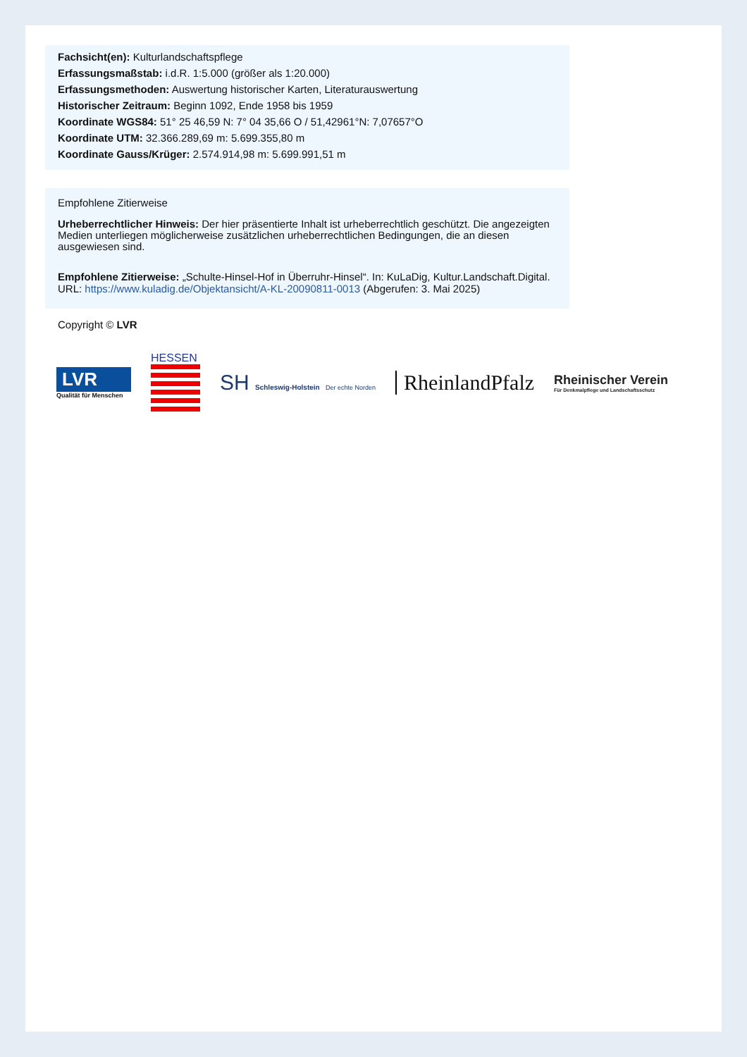Fachsicht(en): Kulturlandschaftspflege
Erfassungsmaßstab: i.d.R. 1:5.000 (größer als 1:20.000)
Erfassungsmethoden: Auswertung historischer Karten, Literaturauswertung
Historischer Zeitraum: Beginn 1092, Ende 1958 bis 1959
Koordinate WGS84: 51° 25 46,59 N: 7° 04 35,66 O / 51,42961°N: 7,07657°O
Koordinate UTM: 32.366.289,69 m: 5.699.355,80 m
Koordinate Gauss/Krüger: 2.574.914,98 m: 5.699.991,51 m
Empfohlene Zitierweise
Urheberrechtlicher Hinweis: Der hier präsentierte Inhalt ist urheberrechtlich geschützt. Die angezeigten Medien unterliegen möglicherweise zusätzlichen urheberrechtlichen Bedingungen, die an diesen ausgewiesen sind.
Empfohlene Zitierweise: „Schulte-Hinsel-Hof in Überruhr-Hinsel“. In: KuLaDig, Kultur.Landschaft.Digital. URL: https://www.kuladig.de/Objektansicht/A-KL-20090811-0013 (Abgerufen: 3. Mai 2025)
Copyright © LVR
LVR
Qualität für Menschen
HESSEN
SH Schleswig-Holstein Der echte Norden
RheinlandPfalz
Rheinischer Verein
Für Denkmalpflege und Landschaftsschutz